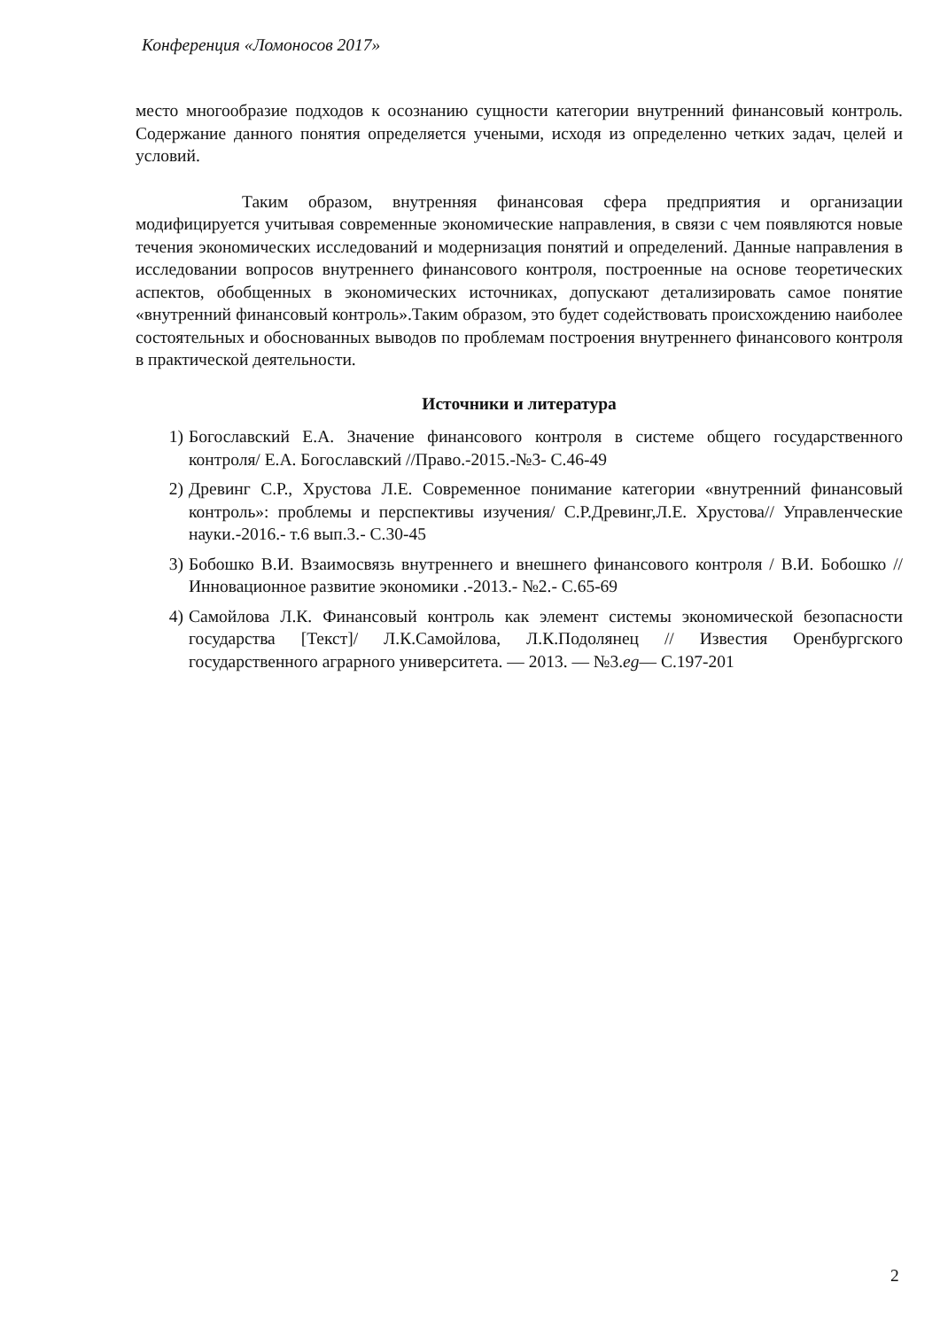Конференция «Ломоносов 2017»
место многообразие подходов к осознанию сущности категории внутренний финансовый контроль. Содержание данного понятия определяется учеными, исходя из определенно четких задач, целей и условий.
Таким образом, внутренняя финансовая сфера предприятия и организации модифицируется учитывая современные экономические направления, в связи с чем появляются новые течения экономических исследований и модернизация понятий и определений. Данные направления в исследовании вопросов внутреннего финансового контроля, построенные на основе теоретических аспектов, обобщенных в экономических источниках, допускают детализировать самое понятие «внутренний финансовый контроль».Таким образом, это будет содействовать происхождению наиболее состоятельных и обоснованных выводов по проблемам построения внутреннего финансового контроля в практической деятельности.
Источники и литература
1) Богославский Е.А. Значение финансового контроля в системе общего государственного контроля/ Е.А. Богославский //Право.-2015.-№3- С.46-49
2) Древинг С.Р., Хрустова Л.Е. Современное понимание категории «внутренний финансовый контроль»: проблемы и перспективы изучения/ С.Р.Древинг,Л.Е. Хрустова// Управленческие науки.-2016.- т.6 вып.3.- С.30-45
3) Бобошко В.И. Взаимосвязь внутреннего и внешнего финансового контроля / В.И. Бобошко // Инновационное развитие экономики .-2013.- №2.- С.65-69
4) Самойлова Л.К. Финансовый контроль как элемент системы экономической безопасности государства [Текст]/ Л.К.Самойлова, Л.К.Подолянец // Известия Оренбургского государственного аграрного университета. — 2013. — №3.eg— С.197-201
2